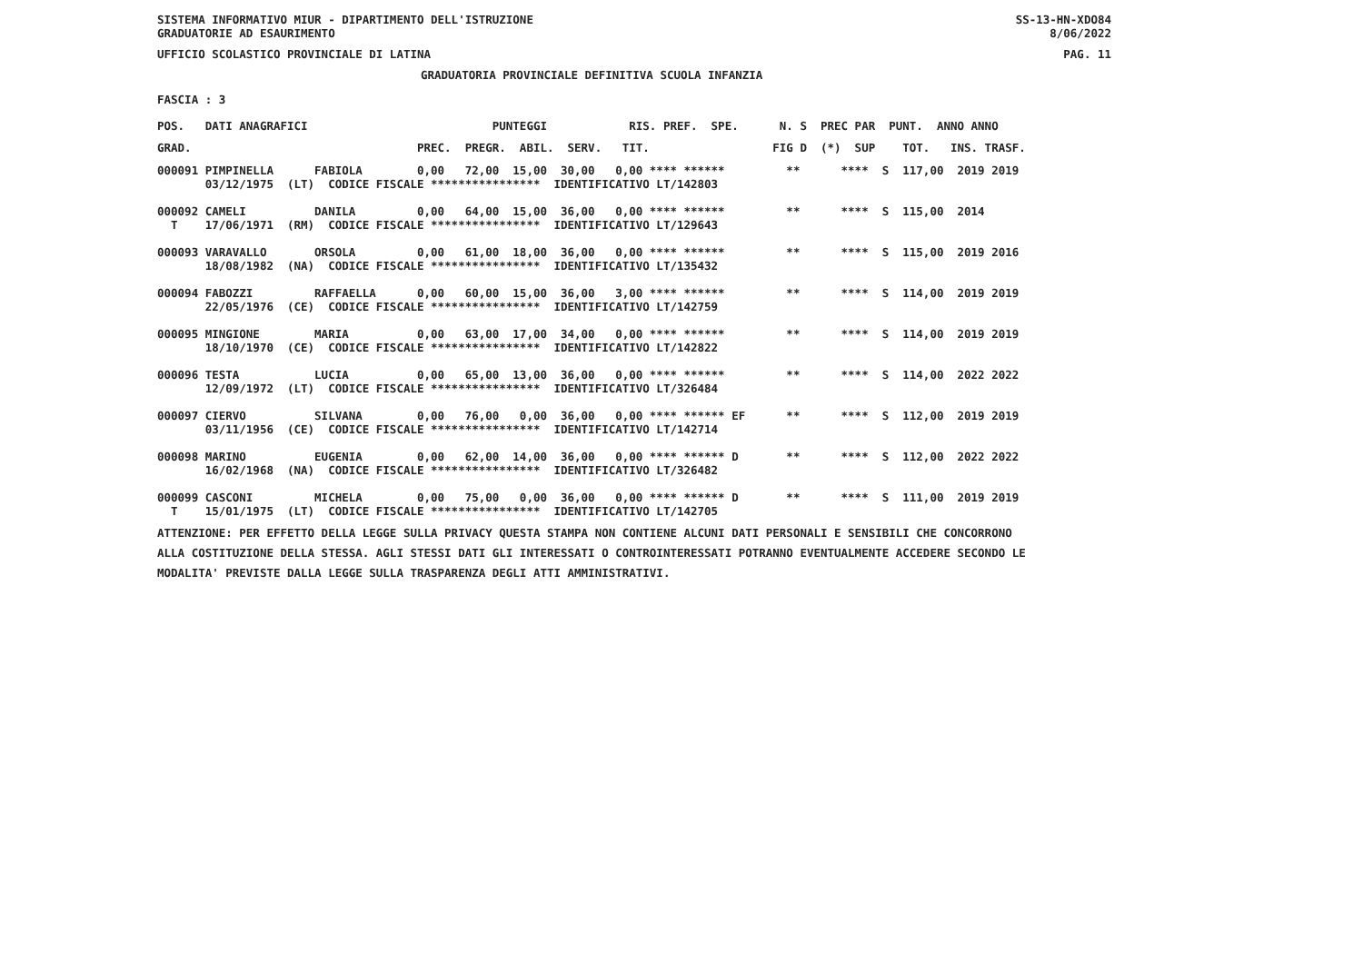SISTEMA INFORMATIVO MIUR - DIPARTIMENTO DELL'ISTRUZIONE SS-13-HN-XDO84
GRADUATORIE AD ESAURIMENTO 8/06/2022
UFFICIO SCOLASTICO PROVINCIALE DI LATINA PAG. 11
GRADUATORIA PROVINCIALE DEFINITIVA SCUOLA INFANZIA
FASCIA : 3
POS. DATI ANAGRAFICI PUNTEGGI RIS. PREF. SPE. N. S PREC PAR PUNT. ANNO ANNO
GRAD. PREC. PREGR. ABIL. SERV. TIT. FIG D (*) SUP TOT. INS. TRASF.
000091 PIMPINELLA FABIOLA 0,00 72,00 15,00 30,00 0,00 **** ****** ** **** S 117,00 2019 2019 03/12/1975 (LT) CODICE FISCALE **************** IDENTIFICATIVO LT/142803 000092 CAMELI DANILA 0,00 64,00 15,00 36,00 0,00 **** ****** ** **** S 115,00 2014 T 17/06/1971 (RM) CODICE FISCALE **************** IDENTIFICATIVO LT/129643 000093 VARAVALLO ORSOLA 0,00 61,00 18,00 36,00 0,00 **** ****** ** **** S 115,00 2019 2016 18/08/1982 (NA) CODICE FISCALE **************** IDENTIFICATIVO LT/135432 000094 FABOZZI RAFFAELLA 0,00 60,00 15,00 36,00 3,00 **** ****** ** **** S 114,00 2019 2019 22/05/1976 (CE) CODICE FISCALE **************** IDENTIFICATIVO LT/142759 000095 MINGIONE MARIA 0,00 63,00 17,00 34,00 0,00 **** ****** ** **** S 114,00 2019 2019 18/10/1970 (CE) CODICE FISCALE **************** IDENTIFICATIVO LT/142822 000096 TESTA LUCIA 0,00 65,00 13,00 36,00 0,00 **** ****** ** **** S 114,00 2022 2022 12/09/1972 (LT) CODICE FISCALE **************** IDENTIFICATIVO LT/326484 000097 CIERVO SILVANA 0,00 76,00 0,00 36,00 0,00 **** ****** EF ** **** S 112,00 2019 2019 03/11/1956 (CE) CODICE FISCALE **************** IDENTIFICATIVO LT/142714 000098 MARINO EUGENIA 0,00 62,00 14,00 36,00 0,00 **** ****** D ** **** S 112,00 2022 2022 16/02/1968 (NA) CODICE FISCALE **************** IDENTIFICATIVO LT/326482 000099 CASCONI MICHELA 0,00 75,00 0,00 36,00 0,00 **** ****** D ** **** S 111,00 2019 2019 T 15/01/1975 (LT) CODICE FISCALE **************** IDENTIFICATIVO LT/142705
ATTENZIONE: PER EFFETTO DELLA LEGGE SULLA PRIVACY QUESTA STAMPA NON CONTIENE ALCUNI DATI PERSONALI E SENSIBILI CHE CONCORRONO ALLA COSTITUZIONE DELLA STESSA. AGLI STESSI DATI GLI INTERESSATI O CONTROINTERESSATI POTRANNO EVENTUALMENTE ACCEDERE SECONDO LE MODALITA' PREVISTE DALLA LEGGE SULLA TRASPARENZA DEGLI ATTI AMMINISTRATIVI.